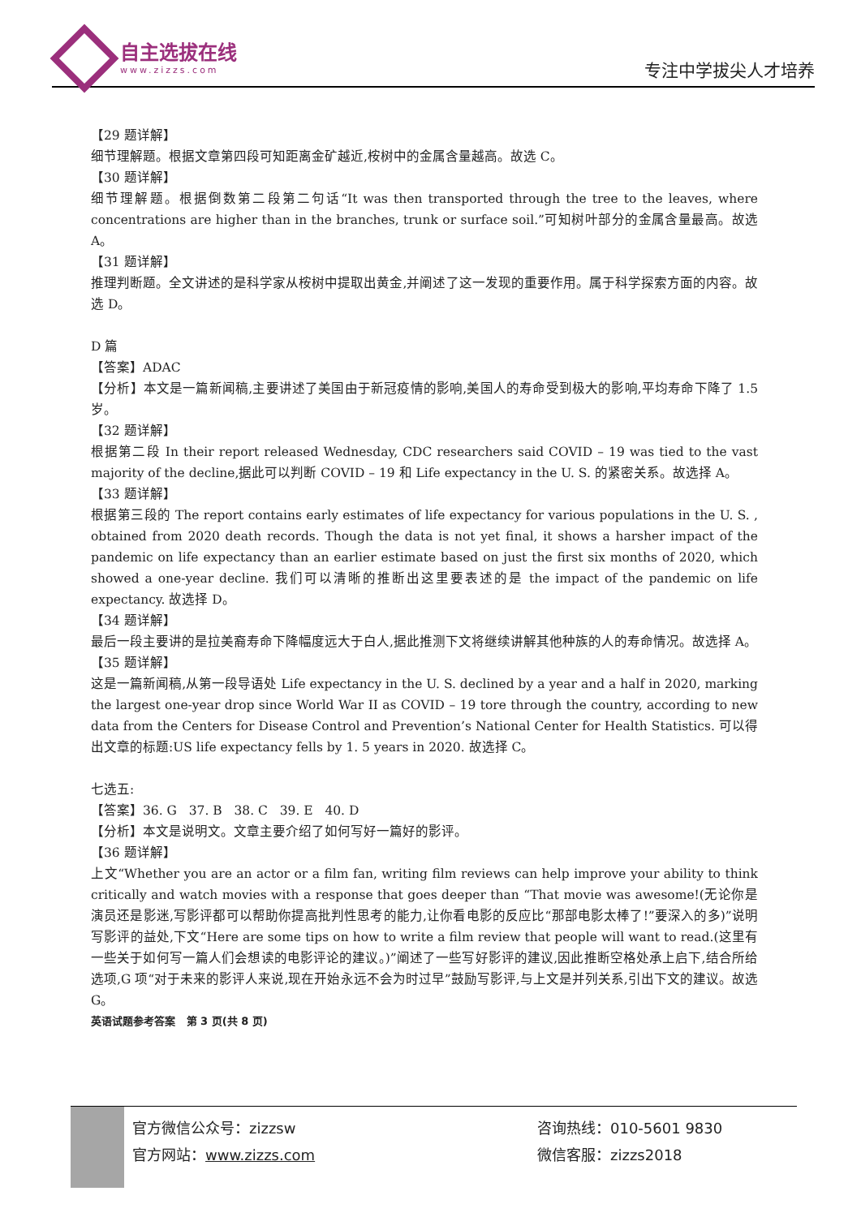自主选拔在线
www.zizzs.com
专注中学拔尖人才培养
【29 题详解】
细节理解题。根据文章第四段可知距离金矿越近,桉树中的金属含量越高。故选 C。
【30 题详解】
细节理解题。根据倒数第二段第二句话“It was then transported through the tree to the leaves, where concentrations are higher than in the branches, trunk or surface soil.”可知树叶部分的金属含量最高。故选 A。
【31 题详解】
推理判断题。全文讲述的是科学家从桉树中提取出黄金,并阐述了这一发现的重要作用。属于科学探索方面的内容。故选 D。
D 篇
【答案】ADAC
【分析】本文是一篇新闻稿,主要讲述了美国由于新冠疫情的影响,美国人的寿命受到极大的影响,平均寿命下降了 1.5 岁。
【32 题详解】
根据第二段 In their report released Wednesday, CDC researchers said COVID – 19 was tied to the vast majority of the decline,据此可以判断 COVID – 19 和 Life expectancy in the U. S. 的紧密关系。故选择 A。
【33 题详解】
根据第三段的 The report contains early estimates of life expectancy for various populations in the U. S. , obtained from 2020 death records. Though the data is not yet final, it shows a harsher impact of the pandemic on life expectancy than an earlier estimate based on just the first six months of 2020, which showed a one-year decline. 我们可以清晰的推断出这里要表述的是 the impact of the pandemic on life expectancy. 故选择 D。
【34 题详解】
最后一段主要讲的是拉美裔寿命下降幅度远大于白人,据此推测下文将继续讲解其他种族的人的寿命情况。故选择 A。
【35 题详解】
这是一篇新闻稿,从第一段导语处 Life expectancy in the U. S. declined by a year and a half in 2020, marking the largest one-year drop since World War II as COVID – 19 tore through the country, according to new data from the Centers for Disease Control and Prevention’s National Center for Health Statistics. 可以得出文章的标题:US life expectancy fells by 1. 5 years in 2020. 故选择 C。
七选五:
【答案】36. G 37. B 38. C 39. E 40. D
【分析】本文是说明文。文章主要介绍了如何写好一篇好的影评。
【36 题详解】
上文“Whether you are an actor or a film fan, writing film reviews can help improve your ability to think critically and watch movies with a response that goes deeper than “That movie was awesome!(无论你是演员还是影迷,写影评都可以帮助你提高批判性思考的能力,让你看电影的反应比“那部电影太棒了!”要深入的多)”说明写影评的益处,下文“Here are some tips on how to write a film review that people will want to read.(这里有一些关于如何写一篇人们会想读的电影评论的建议。)”阐述了一些写好影评的建议,因此推断空格处承上启下,结合所给选项,G 项“对于未来的影评人来说,现在开始永远不会为时过早”鼓励写影评,与上文是并列关系,引出下文的建议。故选 G。
英语试题参考答案 第 3 页(共 8 页)
官方微信公众号：zizzsw
官方网站：www.zizzs.com
咨询热线：010-5601 9830
微信客服：zizzs2018